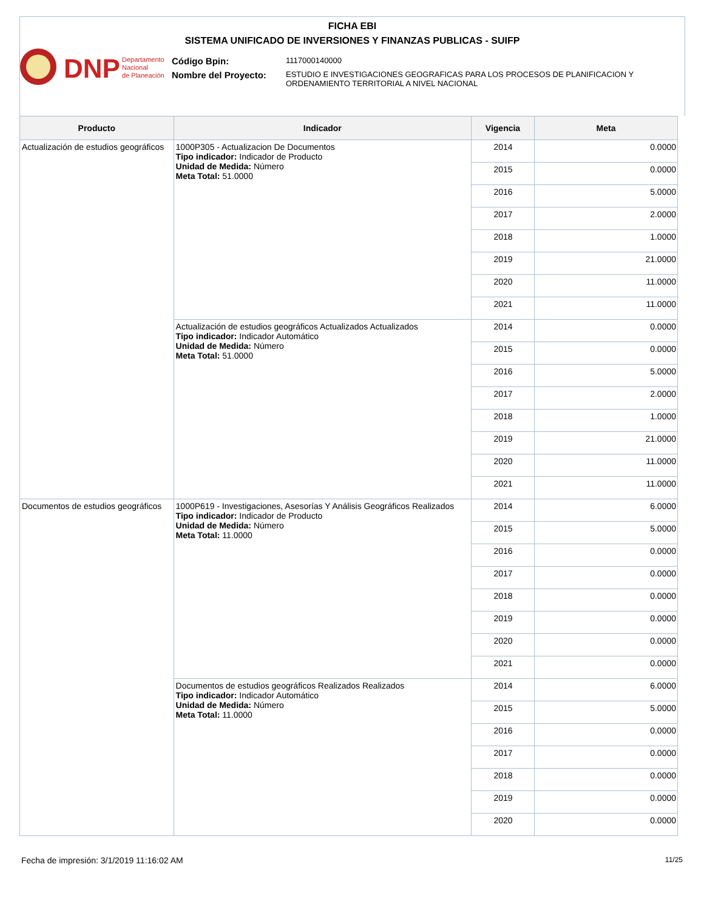FICHA EBI
SISTEMA UNIFICADO DE INVERSIONES Y FINANZAS PUBLICAS - SUIFP
DNP
Departamento
Nacional
de Planeación
Código Bpin: 1117000140000
Nombre del Proyecto: ESTUDIO E INVESTIGACIONES GEOGRAFICAS PARA LOS PROCESOS DE PLANIFICACION Y ORDENAMIENTO TERRITORIAL A NIVEL NACIONAL
| Producto | Indicador | Vigencia | Meta |
| --- | --- | --- | --- |
| Actualización de estudios geográficos | 1000P305 - Actualizacion De Documentos Tipo indicador: Indicador de Producto Unidad de Medida: Número Meta Total: 51.0000 | 2014 | 0.0000 |
| | | 2015 | 0.0000 |
| | | 2016 | 5.0000 |
| | | 2017 | 2.0000 |
| | | 2018 | 1.0000 |
| | | 2019 | 21.0000 |
| | | 2020 | 11.0000 |
| | | 2021 | 11.0000 |
| | Actualización de estudios geográficos Actualizados Actualizados Tipo indicador: Indicador Automático Unidad de Medida: Número Meta Total: 51.0000 | 2014 | 0.0000 |
| | | 2015 | 0.0000 |
| | | 2016 | 5.0000 |
| | | 2017 | 2.0000 |
| | | 2018 | 1.0000 |
| | | 2019 | 21.0000 |
| | | 2020 | 11.0000 |
| | | 2021 | 11.0000 |
| Documentos de estudios geográficos | 1000P619 - Investigaciones, Asesorías Y Análisis Geográficos Realizados Tipo indicador: Indicador de Producto Unidad de Medida: Número Meta Total: 11.0000 | 2014 | 6.0000 |
| | | 2015 | 5.0000 |
| | | 2016 | 0.0000 |
| | | 2017 | 0.0000 |
| | | 2018 | 0.0000 |
| | | 2019 | 0.0000 |
| | | 2020 | 0.0000 |
| | | 2021 | 0.0000 |
| | Documentos de estudios geográficos Realizados Realizados Tipo indicador: Indicador Automático Unidad de Medida: Número Meta Total: 11.0000 | 2014 | 6.0000 |
| | | 2015 | 5.0000 |
| | | 2016 | 0.0000 |
| | | 2017 | 0.0000 |
| | | 2018 | 0.0000 |
| | | 2019 | 0.0000 |
| | | 2020 | 0.0000 |
Fecha de impresión: 3/1/2019 11:16:02 AM
11/25